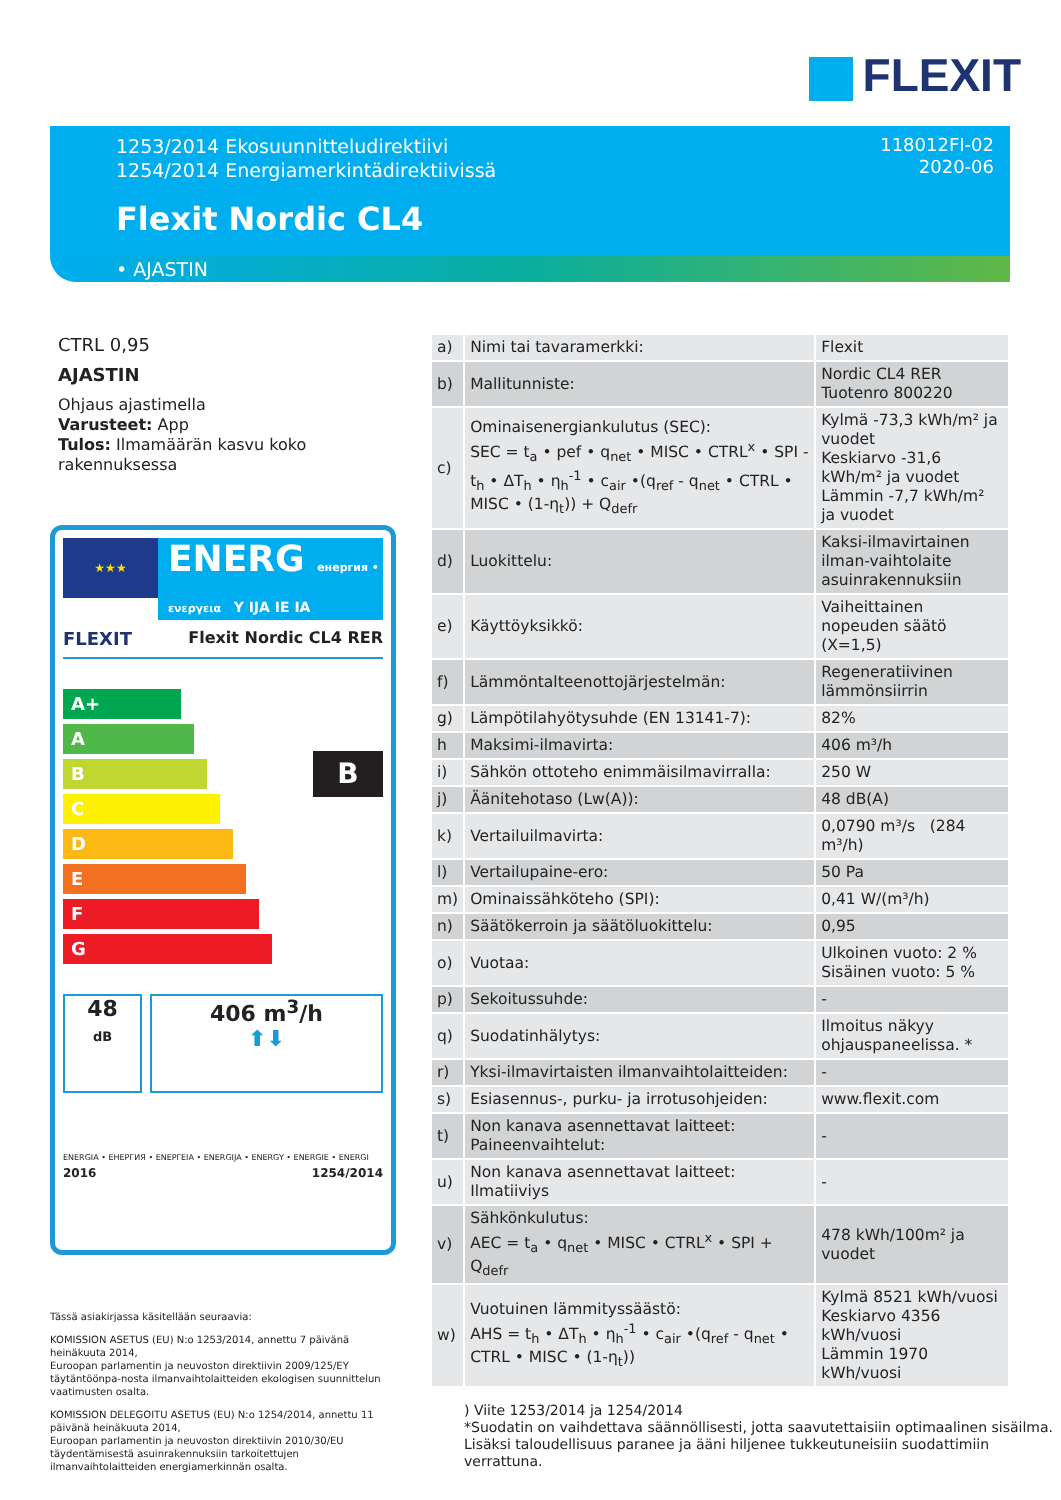FLEXIT
1253/2014 Ekosuunnitteludirektiivi
1254/2014 Energiamerkintädirektiivissä
118012FI-02
2020-06
Flexit Nordic CL4
• AJASTIN
CTRL 0,95
AJASTIN
Ohjaus ajastimella
Varusteet: App
Tulos: Ilmamäärän kasvu koko rakennuksessa
★★★
ENERG енергия • ενεργεια Y IJA IE IA
FLEXIT Flexit Nordic CL4 RER
A+
A
B
C
D
E
F
G
B
48
dB
406 m<sup>3</sup>/h
⬆⬇
ENERGIA • ЕНЕРГИЯ • ΕΝΕΡΓΕΙΑ • ENERGIJA • ENERGY • ENERGIE • ENERGI
2016 1254/2014
| a) | Nimi tai tavaramerkki: | Flexit |
| b) | Mallitunniste: | Nordic CL4 RER Tuotenro 800220 |
| c) | Ominaisenergiankulutus (SEC): SEC = t<sub>a</sub> • pef • q<sub>net</sub> • MISC • CTRL<sup>x</sup> • SPI - t<sub>h</sub> • ΔT<sub>h</sub> • η<sub>h</sub><sup>-1</sup> • c<sub>air</sub> •(q<sub>ref</sub> - q<sub>net</sub> • CTRL • MISC • (1-η<sub>t</sub>)) + Q<sub>defr</sub> | Kylmä -73,3 kWh/m² ja vuodet Keskiarvo -31,6 kWh/m² ja vuodet Lämmin -7,7 kWh/m² ja vuodet |
| d) | Luokittelu: | Kaksi-ilmavirtainen ilman-vaihtolaite asuinrakennuksiin |
| e) | Käyttöyksikkö: | Vaiheittainen nopeuden säätö (X=1,5) |
| f) | Lämmöntalteenottojärjestelmän: | Regeneratiivinen lämmönsiirrin |
| g) | Lämpötilahyötysuhde (EN 13141-7): | 82% |
| h | Maksimi-ilmavirta: | 406 m³/h |
| i) | Sähkön ottoteho enimmäisilmavirralla: | 250 W |
| j) | Äänitehotaso (Lw(A)): | 48 dB(A) |
| k) | Vertailuilmavirta: | 0,0790 m³/s (284 m³/h) |
| l) | Vertailupaine-ero: | 50 Pa |
| m) | Ominaissähköteho (SPI): | 0,41 W/(m³/h) |
| n) | Säätökerroin ja säätöluokittelu: | 0,95 |
| o) | Vuotaa: | Ulkoinen vuoto: 2 % Sisäinen vuoto: 5 % |
| p) | Sekoitussuhde: | - |
| q) | Suodatinhälytys: | Ilmoitus näkyy ohjauspaneelissa. * |
| r) | Yksi-ilmavirtaisten ilmanvaihtolaitteiden: | - |
| s) | Esiasennus-, purku- ja irrotusohjeiden: | www.flexit.com |
| t) | Non kanava asennettavat laitteet: Paineenvaihtelut: | - |
| u) | Non kanava asennettavat laitteet: Ilmatiiviys | - |
| v) | Sähkönkulutus: AEC = t<sub>a</sub> • q<sub>net</sub> • MISC • CTRL<sup>x</sup> • SPI + Q<sub>defr</sub> | 478 kWh/100m² ja vuodet |
| w) | Vuotuinen lämmityssäästö: AHS = t<sub>h</sub> • ΔT<sub>h</sub> • η<sub>h</sub><sup>-1</sup> • c<sub>air</sub> •(q<sub>ref</sub> - q<sub>net</sub> • CTRL • MISC • (1-η<sub>t</sub>)) | Kylmä 8521 kWh/vuosi Keskiarvo 4356 kWh/vuosi Lämmin 1970 kWh/vuosi |
Tässä asiakirjassa käsitellään seuraavia:
KOMISSION ASETUS (EU) N:o 1253/2014, annettu 7 päivänä heinäkuuta 2014,
Euroopan parlamentin ja neuvoston direktiivin 2009/125/EY täytäntöönpa-nosta ilmanvaihtolaitteiden ekologisen suunnittelun vaatimusten osalta.
KOMISSION DELEGOITU ASETUS (EU) N:o 1254/2014, annettu 11 päivänä heinäkuuta 2014,
Euroopan parlamentin ja neuvoston direktiivin 2010/30/EU täydentämisestä asuinrakennuksiin tarkoitettujen ilmanvaihtolaitteiden energiamerkinnän osalta.
) Viite 1253/2014 ja 1254/2014
*Suodatin on vaihdettava säännöllisesti, jotta saavutettaisiin optimaalinen sisäilma.
Lisäksi taloudellisuus paranee ja ääni hiljenee tukkeutuneisiin suodattimiin verrattuna.